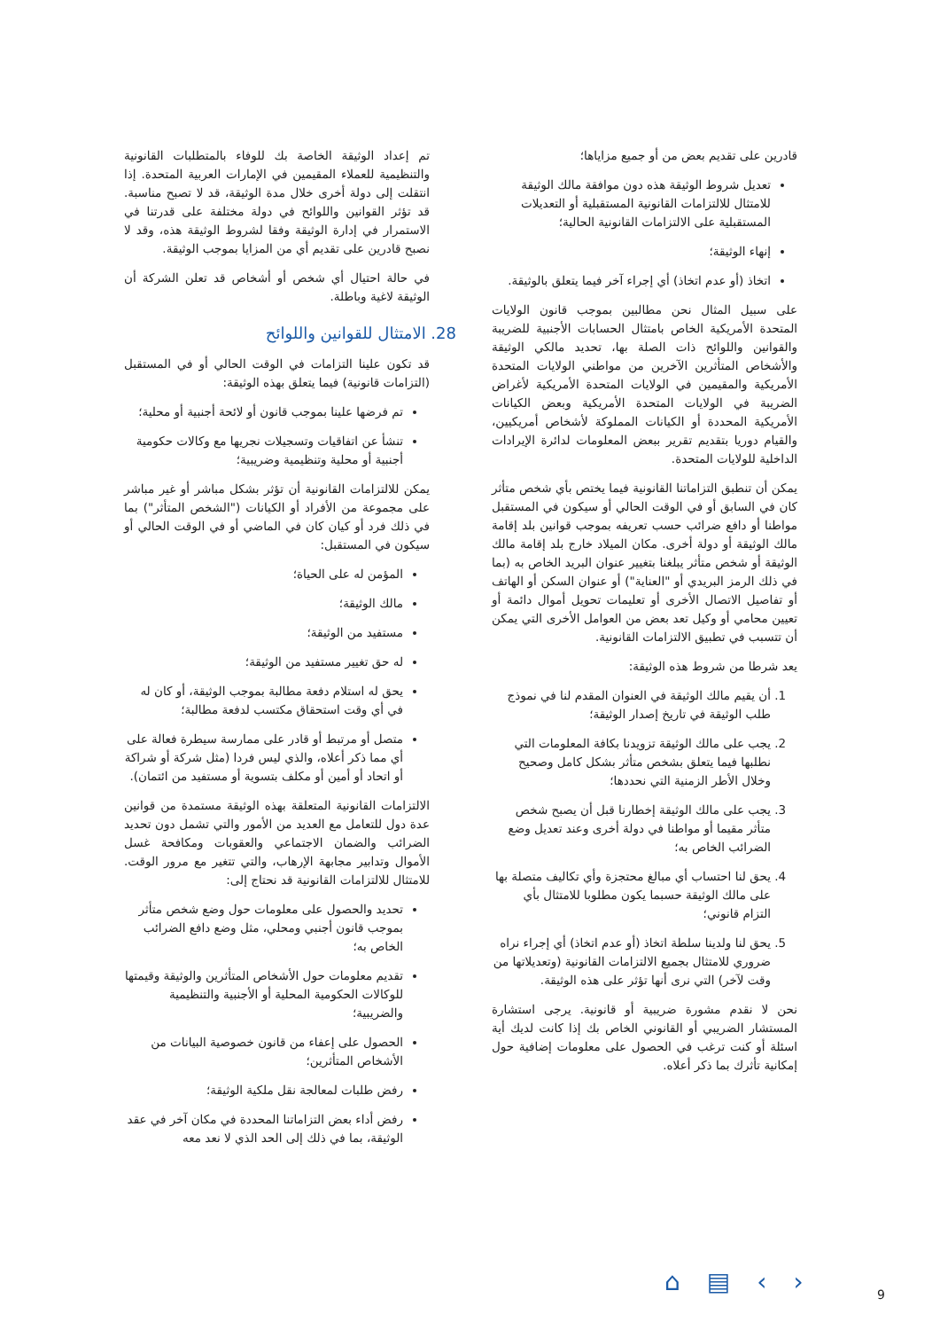تم إعداد الوثيقة الخاصة بك للوفاء بالمتطلبات القانونية والتنظيمية للعملاء المقيمين في الإمارات العربية المتحدة. إذا انتقلت إلى دولة أخرى خلال مدة الوثيقة، قد لا تصبح مناسبة. قد تؤثر القوانين واللوائح في دولة مختلفة على قدرتنا في الاستمرار في إدارة الوثيقة وفقا لشروط الوثيقة هذه، وقد لا نصبح قادرين على تقديم أي من المزايا بموجب الوثيقة.
في حالة احتيال أي شخص أو أشخاص قد تعلن الشركة أن الوثيقة لاغية وباطلة.
28. الامتثال للقوانين واللوائح
قد تكون علينا التزامات في الوقت الحالي أو في المستقبل (التزامات قانونية) فيما يتعلق بهذه الوثيقة:
تم فرضها علينا بموجب قانون أو لائحة أجنبية أو محلية؛
تنشأ عن اتفاقيات وتسجيلات نجريها مع وكالات حكومية أجنبية أو محلية وتنظيمية وضريبية؛
يمكن للالتزامات القانونية أن تؤثر بشكل مباشر أو غير مباشر على مجموعة من الأفراد أو الكيانات ("الشخص المتأثر") بما في ذلك فرد أو كيان كان في الماضي أو في الوقت الحالي أو سيكون في المستقبل:
المؤمن له على الحياة؛
مالك الوثيقة؛
مستفيد من الوثيقة؛
له حق تغيير مستفيد من الوثيقة؛
يحق له استلام دفعة مطالبة بموجب الوثيقة، أو كان له في أي وقت استحقاق مكتسب لدفعة مطالبة؛
متصل أو مرتبط أو قادر على ممارسة سيطرة فعالة على أي مما ذكر أعلاه، والذي ليس فردا (مثل شركة أو شراكة أو اتحاد أو أمين أو مكلف بتسوية أو مستفيد من ائتمان).
الالتزامات القانونية المتعلقة بهذه الوثيقة مستمدة من قوانين عدة دول للتعامل مع العديد من الأمور والتي تشمل دون تحديد الضرائب والضمان الاجتماعي والعقوبات ومكافحة غسل الأموال وتدابير مجابهة الإرهاب، والتي تتغير مع مرور الوقت. للامتثال للالتزامات القانونية قد نحتاج إلى:
تحديد والحصول على معلومات حول وضع شخص متأثر بموجب قانون أجنبي ومحلي، مثل وضع دافع الضرائب الخاص به؛
تقديم معلومات حول الأشخاص المتأثرين والوثيقة وقيمتها للوكالات الحكومية المحلية أو الأجنبية والتنظيمية والضريبية؛
الحصول على إعفاء من قانون خصوصية البيانات من الأشخاص المتأثرين؛
رفض طلبات لمعالجة نقل ملكية الوثيقة؛
رفض أداء بعض التزاماتنا المحددة في مكان آخر في عقد الوثيقة، بما في ذلك إلى الحد الذي لا نعد معه
قادرين على تقديم بعض من أو جميع مزاياها؛
تعديل شروط الوثيقة هذه دون موافقة مالك الوثيقة للامتثال للالتزامات القانونية المستقبلية أو التعديلات المستقبلية على الالتزامات القانونية الحالية؛
إنهاء الوثيقة؛
اتخاذ (أو عدم اتخاذ) أي إجراء آخر فيما يتعلق بالوثيقة.
على سبيل المثال نحن مطالبين بموجب قانون الولايات المتحدة الأمريكية الخاص بامتثال الحسابات الأجنبية للضريبة والقوانين واللوائح ذات الصلة بها، تحديد مالكي الوثيقة والأشخاص المتأثرين الآخرين من مواطني الولايات المتحدة الأمريكية والمقيمين في الولايات المتحدة الأمريكية لأغراض الضريبة في الولايات المتحدة الأمريكية وبعض الكيانات الأمريكية المحددة أو الكيانات المملوكة لأشخاص أمريكيين، والقيام دوريا بتقديم تقرير ببعض المعلومات لدائرة الإيرادات الداخلية للولايات المتحدة.
يمكن أن تنطبق التزاماتنا القانونية فيما يختص بأي شخص متأثر كان في السابق أو في الوقت الحالي أو سيكون في المستقبل مواطنا أو دافع ضرائب حسب تعريفه بموجب قوانين بلد إقامة مالك الوثيقة أو دولة أخرى. مكان الميلاد خارج بلد إقامة مالك الوثيقة أو شخص متأثر يبلغنا بتغيير عنوان البريد الخاص به (بما في ذلك الرمز البريدي أو "العناية") أو عنوان السكن أو الهاتف أو تفاصيل الاتصال الأخرى أو تعليمات تحويل أموال دائمة أو تعيين محامي أو وكيل تعد بعض من العوامل الأخرى التي يمكن أن تتسبب في تطبيق الالتزامات القانونية.
يعد شرطا من شروط هذه الوثيقة:
1. أن يقيم مالك الوثيقة في العنوان المقدم لنا في نموذج طلب الوثيقة في تاريخ إصدار الوثيقة؛
2. يجب على مالك الوثيقة تزويدنا بكافة المعلومات التي نطلبها فيما يتعلق بشخص متأثر بشكل كامل وصحيح وخلال الأطر الزمنية التي نحددها؛
3. يجب على مالك الوثيقة إخطارنا قبل أن يصبح شخص متأثر مقيما أو مواطنا في دولة أخرى وعند تعديل وضع الضرائب الخاص به؛
4. يحق لنا احتساب أي مبالغ محتجزة وأي تكاليف متصلة بها على مالك الوثيقة حسبما يكون مطلوبا للامتثال بأي التزام قانوني؛
5. يحق لنا ولدينا سلطة اتخاذ (أو عدم اتخاذ) أي إجراء نراه ضروري للامتثال بجميع الالتزامات القانونية (وتعديلاتها من وقت لآخر) التي نرى أنها تؤثر على هذه الوثيقة.
نحن لا نقدم مشورة ضريبية أو قانونية. يرجى استشارة المستشار الضريبي أو القانوني الخاص بك إذا كانت لديك أية اسئلة أو كنت ترغب في الحصول على معلومات إضافية حول إمكانية تأثرك بما ذكر أعلاه.
⌂ ▤ ‹ › 9